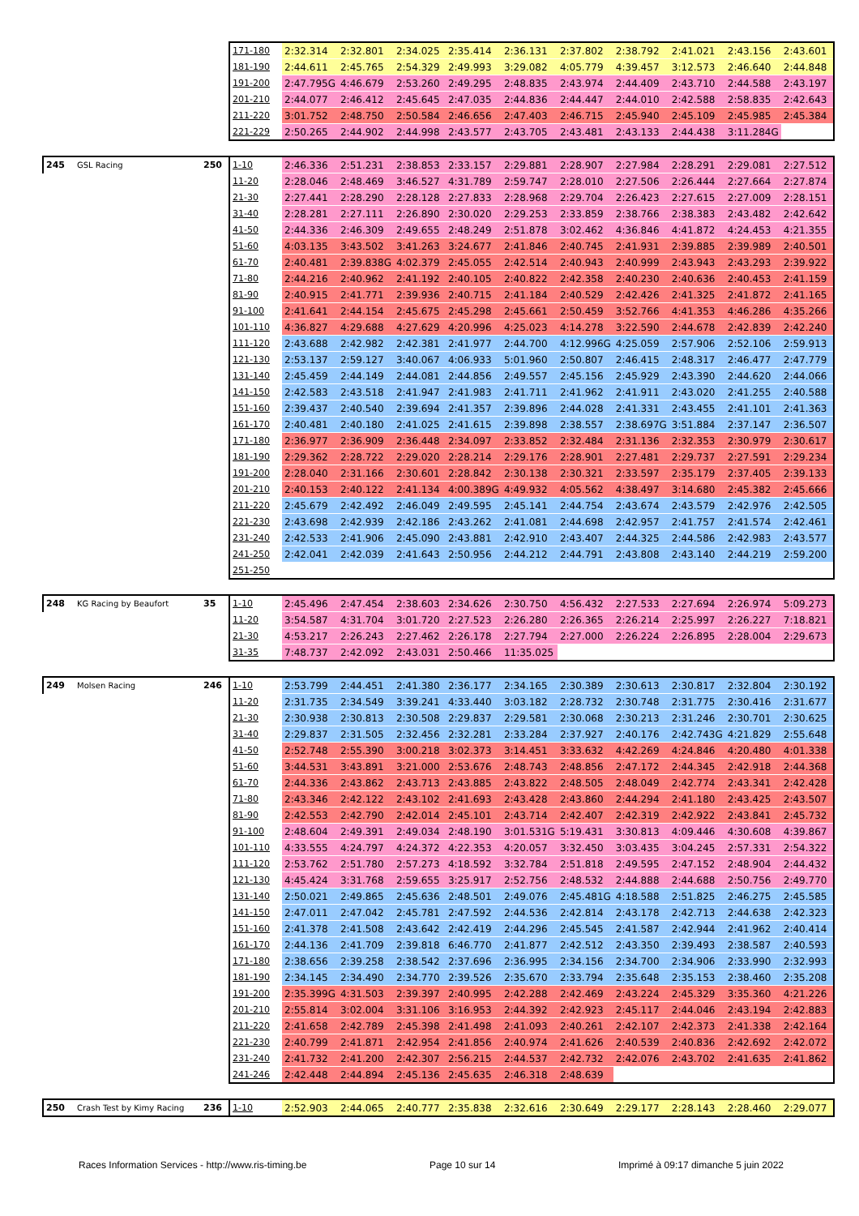| | | | 171-180 | 2:32.314 | 2:32.801 | 2:34.025 | 2:35.414 | 2:36.131 | 2:37.802 | 2:38.792 | 2:41.021 | 2:43.156 | 2:43.601 |
| | | | 181-190 | 2:44.611 | 2:45.765 | 2:54.329 | 2:49.993 | 3:29.082 | 4:05.779 | 4:39.457 | 3:12.573 | 2:46.640 | 2:44.848 |
| | | | 191-200 | 2:47.795G | 4:46.679 | 2:53.260 | 2:49.295 | 2:48.835 | 2:43.974 | 2:44.409 | 2:43.710 | 2:44.588 | 2:43.197 |
| | | | 201-210 | 2:44.077 | 2:46.412 | 2:45.645 | 2:47.035 | 2:44.836 | 2:44.447 | 2:44.010 | 2:42.588 | 2:58.835 | 2:42.643 |
| | | | 211-220 | 3:01.752 | 2:48.750 | 2:50.584 | 2:46.656 | 2:47.403 | 2:46.715 | 2:45.940 | 2:45.109 | 2:45.985 | 2:45.384 |
| | | | 221-229 | 2:50.265 | 2:44.902 | 2:44.998 | 2:43.577 | 2:43.705 | 2:43.481 | 2:43.133 | 2:44.438 | 3:11.284G | |
| 245 | GSL Racing | 250 | 1-10 | 2:46.336 | 2:51.231 | 2:38.853 | 2:33.157 | 2:29.881 | 2:28.907 | 2:27.984 | 2:28.291 | 2:29.081 | 2:27.512 |
| | | | 11-20 | 2:28.046 | 2:48.469 | 3:46.527 | 4:31.789 | 2:59.747 | 2:28.010 | 2:27.506 | 2:26.444 | 2:27.664 | 2:27.874 |
| | | | 21-30 | 2:27.441 | 2:28.290 | 2:28.128 | 2:27.833 | 2:28.968 | 2:29.704 | 2:26.423 | 2:27.615 | 2:27.009 | 2:28.151 |
| | | | 31-40 | 2:28.281 | 2:27.111 | 2:26.890 | 2:30.020 | 2:29.253 | 2:33.859 | 2:38.766 | 2:38.383 | 2:43.482 | 2:42.642 |
| | | | 41-50 | 2:44.336 | 2:46.309 | 2:49.655 | 2:48.249 | 2:51.878 | 3:02.462 | 4:36.846 | 4:41.872 | 4:24.453 | 4:21.355 |
| | | | 51-60 | 4:03.135 | 3:43.502 | 3:41.263 | 3:24.677 | 2:41.846 | 2:40.745 | 2:41.931 | 2:39.885 | 2:39.989 | 2:40.501 |
| | | | 61-70 | 2:40.481 | 2:39.838G | 4:02.379 | 2:45.055 | 2:42.514 | 2:40.943 | 2:40.999 | 2:43.943 | 2:43.293 | 2:39.922 |
| | | | 71-80 | 2:44.216 | 2:40.962 | 2:41.192 | 2:40.105 | 2:40.822 | 2:42.358 | 2:40.230 | 2:40.636 | 2:40.453 | 2:41.159 |
| | | | 81-90 | 2:40.915 | 2:41.771 | 2:39.936 | 2:40.715 | 2:41.184 | 2:40.529 | 2:42.426 | 2:41.325 | 2:41.872 | 2:41.165 |
| | | | 91-100 | 2:41.641 | 2:44.154 | 2:45.675 | 2:45.298 | 2:45.661 | 2:50.459 | 3:52.766 | 4:41.353 | 4:46.286 | 4:35.266 |
| | | | 101-110 | 4:36.827 | 4:29.688 | 4:27.629 | 4:20.996 | 4:25.023 | 4:14.278 | 3:22.590 | 2:44.678 | 2:42.839 | 2:42.240 |
| | | | 111-120 | 2:43.688 | 2:42.982 | 2:42.381 | 2:41.977 | 2:44.700 | 4:12.996G | 4:25.059 | 2:57.906 | 2:52.106 | 2:59.913 |
| | | | 121-130 | 2:53.137 | 2:59.127 | 3:40.067 | 4:06.933 | 5:01.960 | 2:50.807 | 2:46.415 | 2:48.317 | 2:46.477 | 2:47.779 |
| | | | 131-140 | 2:45.459 | 2:44.149 | 2:44.081 | 2:44.856 | 2:49.557 | 2:45.156 | 2:45.929 | 2:43.390 | 2:44.620 | 2:44.066 |
| | | | 141-150 | 2:42.583 | 2:43.518 | 2:41.947 | 2:41.983 | 2:41.711 | 2:41.962 | 2:41.911 | 2:43.020 | 2:41.255 | 2:40.588 |
| | | | 151-160 | 2:39.437 | 2:40.540 | 2:39.694 | 2:41.357 | 2:39.896 | 2:44.028 | 2:41.331 | 2:43.455 | 2:41.101 | 2:41.363 |
| | | | 161-170 | 2:40.481 | 2:40.180 | 2:41.025 | 2:41.615 | 2:39.898 | 2:38.557 | 2:38.697G | 3:51.884 | 2:37.147 | 2:36.507 |
| | | | 171-180 | 2:36.977 | 2:36.909 | 2:36.448 | 2:34.097 | 2:33.852 | 2:32.484 | 2:31.136 | 2:32.353 | 2:30.979 | 2:30.617 |
| | | | 181-190 | 2:29.362 | 2:28.722 | 2:29.020 | 2:28.214 | 2:29.176 | 2:28.901 | 2:27.481 | 2:29.737 | 2:27.591 | 2:29.234 |
| | | | 191-200 | 2:28.040 | 2:31.166 | 2:30.601 | 2:28.842 | 2:30.138 | 2:30.321 | 2:33.597 | 2:35.179 | 2:37.405 | 2:39.133 |
| | | | 201-210 | 2:40.153 | 2:40.122 | 2:41.134 | 4:00.389G | 4:49.932 | 4:05.562 | 4:38.497 | 3:14.680 | 2:45.382 | 2:45.666 |
| | | | 211-220 | 2:45.679 | 2:42.492 | 2:46.049 | 2:49.595 | 2:45.141 | 2:44.754 | 2:43.674 | 2:43.579 | 2:42.976 | 2:42.505 |
| | | | 221-230 | 2:43.698 | 2:42.939 | 2:42.186 | 2:43.262 | 2:41.081 | 2:44.698 | 2:42.957 | 2:41.757 | 2:41.574 | 2:42.461 |
| | | | 231-240 | 2:42.533 | 2:41.906 | 2:45.090 | 2:43.881 | 2:42.910 | 2:43.407 | 2:44.325 | 2:44.586 | 2:42.983 | 2:43.577 |
| | | | 241-250 | 2:42.041 | 2:42.039 | 2:41.643 | 2:50.956 | 2:44.212 | 2:44.791 | 2:43.808 | 2:43.140 | 2:44.219 | 2:59.200 |
| | | | 251-250 | | | | | | | | | | |
| 248 | KG Racing by Beaufort | 35 | 1-10 | 2:45.496 | 2:47.454 | 2:38.603 | 2:34.626 | 2:30.750 | 4:56.432 | 2:27.533 | 2:27.694 | 2:26.974 | 5:09.273 |
| | | | 11-20 | 3:54.587 | 4:31.704 | 3:01.720 | 2:27.523 | 2:26.280 | 2:26.365 | 2:26.214 | 2:25.997 | 2:26.227 | 7:18.821 |
| | | | 21-30 | 4:53.217 | 2:26.243 | 2:27.462 | 2:26.178 | 2:27.794 | 2:27.000 | 2:26.224 | 2:26.895 | 2:28.004 | 2:29.673 |
| | | | 31-35 | 7:48.737 | 2:42.092 | 2:43.031 | 2:50.466 | 11:35.025 | | | | | |
| 249 | Molsen Racing | 246 | 1-10 | 2:53.799 | 2:44.451 | 2:41.380 | 2:36.177 | 2:34.165 | 2:30.389 | 2:30.613 | 2:30.817 | 2:32.804 | 2:30.192 |
| | | | 11-20 | 2:31.735 | 2:34.549 | 3:39.241 | 4:33.440 | 3:03.182 | 2:28.732 | 2:30.748 | 2:31.775 | 2:30.416 | 2:31.677 |
| | | | 21-30 | 2:30.938 | 2:30.813 | 2:30.508 | 2:29.837 | 2:29.581 | 2:30.068 | 2:30.213 | 2:31.246 | 2:30.701 | 2:30.625 |
| | | | 31-40 | 2:29.837 | 2:31.505 | 2:32.456 | 2:32.281 | 2:33.284 | 2:37.927 | 2:40.176 | 2:42.743G | 4:21.829 | 2:55.648 |
| | | | 41-50 | 2:52.748 | 2:55.390 | 3:00.218 | 3:02.373 | 3:14.451 | 3:33.632 | 4:42.269 | 4:24.846 | 4:20.480 | 4:01.338 |
| | | | 51-60 | 3:44.531 | 3:43.891 | 3:21.000 | 2:53.676 | 2:48.743 | 2:48.856 | 2:47.172 | 2:44.345 | 2:42.918 | 2:44.368 |
| | | | 61-70 | 2:44.336 | 2:43.862 | 2:43.713 | 2:43.885 | 2:43.822 | 2:48.505 | 2:48.049 | 2:42.774 | 2:43.341 | 2:42.428 |
| | | | 71-80 | 2:43.346 | 2:42.122 | 2:43.102 | 2:41.693 | 2:43.428 | 2:43.860 | 2:44.294 | 2:41.180 | 2:43.425 | 2:43.507 |
| | | | 81-90 | 2:42.553 | 2:42.790 | 2:42.014 | 2:45.101 | 2:43.714 | 2:42.407 | 2:42.319 | 2:42.922 | 2:43.841 | 2:45.732 |
| | | | 91-100 | 2:48.604 | 2:49.391 | 2:49.034 | 2:48.190 | 3:01.531G | 5:19.431 | 3:30.813 | 4:09.446 | 4:30.608 | 4:39.867 |
| | | | 101-110 | 4:33.555 | 4:24.797 | 4:24.372 | 4:22.353 | 4:20.057 | 3:32.450 | 3:03.435 | 3:04.245 | 2:57.331 | 2:54.322 |
| | | | 111-120 | 2:53.762 | 2:51.780 | 2:57.273 | 4:18.592 | 3:32.784 | 2:51.818 | 2:49.595 | 2:47.152 | 2:48.904 | 2:44.432 |
| | | | 121-130 | 4:45.424 | 3:31.768 | 2:59.655 | 3:25.917 | 2:52.756 | 2:48.532 | 2:44.888 | 2:44.688 | 2:50.756 | 2:49.770 |
| | | | 131-140 | 2:50.021 | 2:49.865 | 2:45.636 | 2:48.501 | 2:49.076 | 2:45.481G | 4:18.588 | 2:51.825 | 2:46.275 | 2:45.585 |
| | | | 141-150 | 2:47.011 | 2:47.042 | 2:45.781 | 2:47.592 | 2:44.536 | 2:42.814 | 2:43.178 | 2:42.713 | 2:44.638 | 2:42.323 |
| | | | 151-160 | 2:41.378 | 2:41.508 | 2:43.642 | 2:42.419 | 2:44.296 | 2:45.545 | 2:41.587 | 2:42.944 | 2:41.962 | 2:40.414 |
| | | | 161-170 | 2:44.136 | 2:41.709 | 2:39.818 | 6:46.770 | 2:41.877 | 2:42.512 | 2:43.350 | 2:39.493 | 2:38.587 | 2:40.593 |
| | | | 171-180 | 2:38.656 | 2:39.258 | 2:38.542 | 2:37.696 | 2:36.995 | 2:34.156 | 2:34.700 | 2:34.906 | 2:33.990 | 2:32.993 |
| | | | 181-190 | 2:34.145 | 2:34.490 | 2:34.770 | 2:39.526 | 2:35.670 | 2:33.794 | 2:35.648 | 2:35.153 | 2:38.460 | 2:35.208 |
| | | | 191-200 | 2:35.399G | 4:31.503 | 2:39.397 | 2:40.995 | 2:42.288 | 2:42.469 | 2:43.224 | 2:45.329 | 3:35.360 | 4:21.226 |
| | | | 201-210 | 2:55.814 | 3:02.004 | 3:31.106 | 3:16.953 | 2:44.392 | 2:42.923 | 2:45.117 | 2:44.046 | 2:43.194 | 2:42.883 |
| | | | 211-220 | 2:41.658 | 2:42.789 | 2:45.398 | 2:41.498 | 2:41.093 | 2:40.261 | 2:42.107 | 2:42.373 | 2:41.338 | 2:42.164 |
| | | | 221-230 | 2:40.799 | 2:41.871 | 2:42.954 | 2:41.856 | 2:40.974 | 2:41.626 | 2:40.539 | 2:40.836 | 2:42.692 | 2:42.072 |
| | | | 231-240 | 2:41.732 | 2:41.200 | 2:42.307 | 2:56.215 | 2:44.537 | 2:42.732 | 2:42.076 | 2:43.702 | 2:41.635 | 2:41.862 |
| | | | 241-246 | 2:42.448 | 2:44.894 | 2:45.136 | 2:45.635 | 2:46.318 | 2:48.639 | | | | |
| 250 | Crash Test by Kimy Racing | 236 | 1-10 | 2:52.903 | 2:44.065 | 2:40.777 | 2:35.838 | 2:32.616 | 2:30.649 | 2:29.177 | 2:28.143 | 2:28.460 | 2:29.077 |
Races Information Services - http://www.ris-timing.be Page 10 sur 14 Imprimé à 09:17 dimanche 5 juin 2022